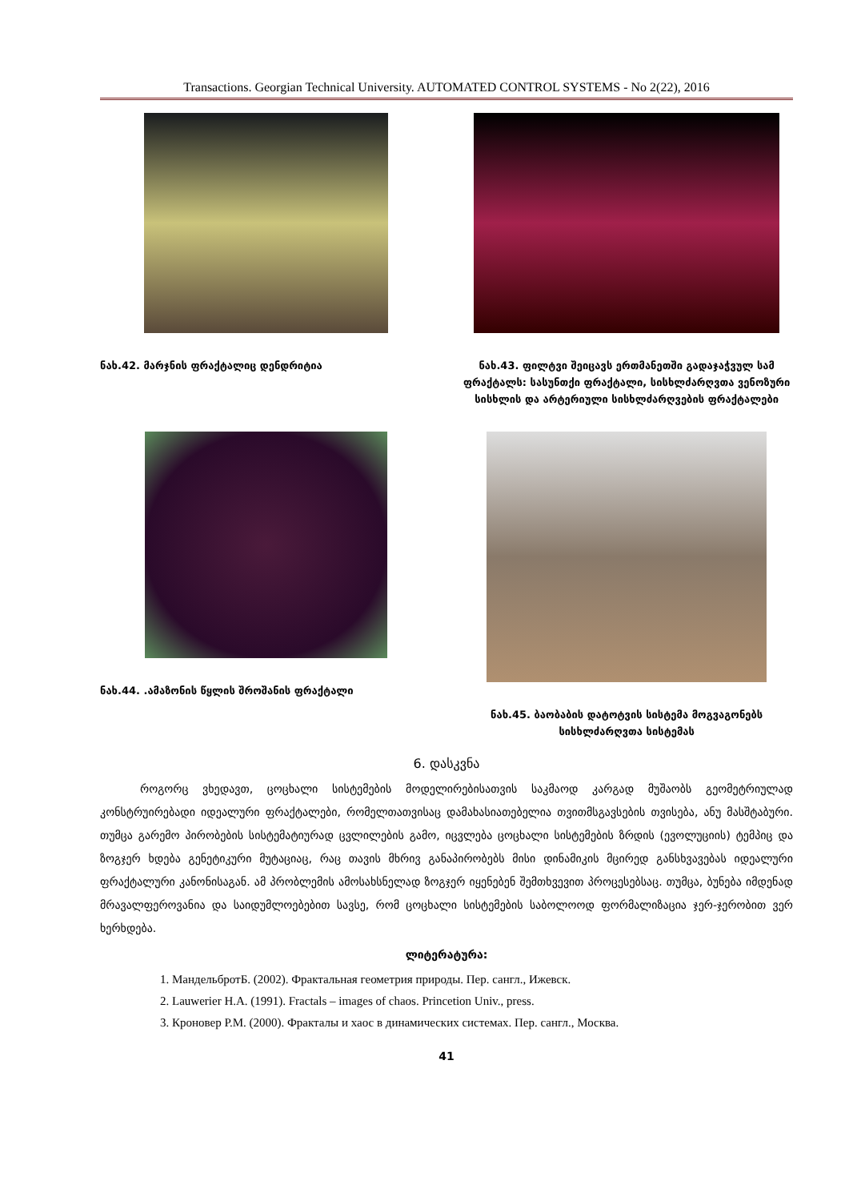Transactions. Georgian Technical University. AUTOMATED CONTROL SYSTEMS - No 2(22), 2016
ნახ.42. მარჯნის ფრაქტალიც დენდრიტია
ნახ.43. ფილტვი შეიცავს ერთმანეთში გადაჯაჭვულ სამ ფრაქტალს: სასუნთქი ფრაქტალი, სისხლძარღვთა ვენოზური სისხლის და არტერიული სისხლძარღვების ფრაქტალები
ნახ.44. .ამაზონის წყლის შროშანის ფრაქტალი
ნახ.45. ბაობაბის დატოტვის სისტემა მოგვაგონებს სისხლძარღვთა სისტემას
6. დასკვნა
როგორც ვხედავთ, ცოცხალი სისტემების მოდელირებისათვის საკმაოდ კარგად მუშაობს გეომეტრიულად კონსტრუირებადი იდეალური ფრაქტალები, რომელთათვისაც დამახასიათებელია თვითმსგავსების თვისება, ანუ მასშტაბური. თუმცა გარემო პირობების სისტემატიურად ცვლილების გამო, იცვლება ცოცხალი სისტემების ზრდის (ევოლუციის) ტემპიც და ზოგჯერ ხდება გენეტიკური მუტაციაც, რაც თავის მხრივ განაპირობებს მისი დინამიკის მცირედ განსხვავებას იდეალური ფრაქტალური კანონისაგან. ამ პრობლემის ამოსახსნელად ზოგჯერ იყენებენ შემთხვევით პროცესებსაც. თუმცა, ბუნება იმდენად მრავალფეროვანია და საიდუმლოებებით სავსე, რომ ცოცხალი სისტემების საბოლოოდ ფორმალიზაცია ჯერ-ჯერობით ვერ ხერხდება.
ლიტერატურა:
1. МандельбротБ. (2002). Фрактальная геометрия природы. Пер. сангл., Ижевск.
2. Lauwerier H.A. (1991). Fractals – images of chaos. Princetion Univ., press.
3. Кроновер Р.М. (2000). Фракталы и хаос в динамических системах. Пер. сангл., Москва.
41